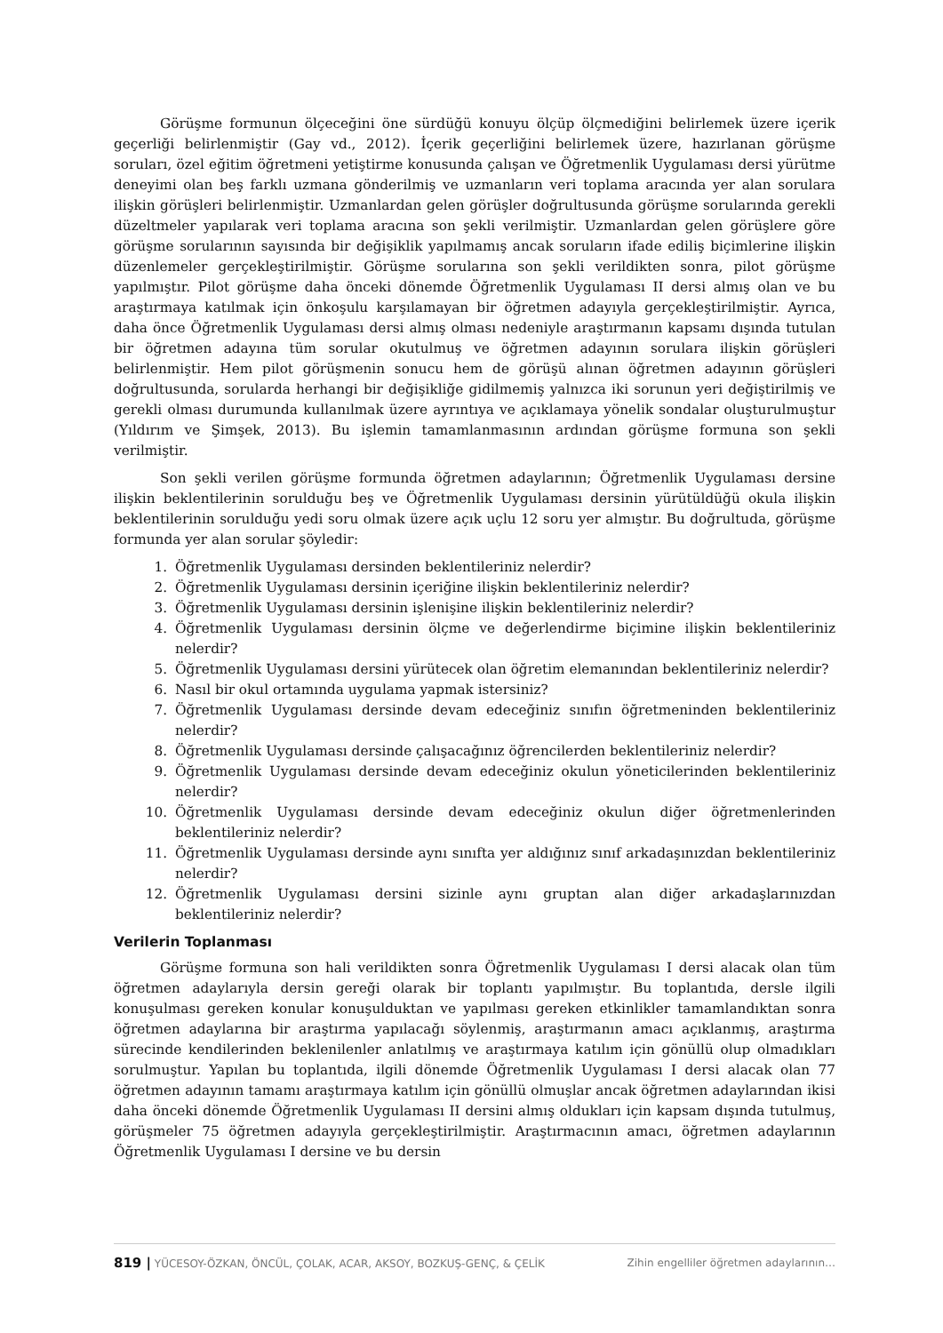Görüşme formunun ölçeceğini öne sürdüğü konuyu ölçüp ölçmediğini belirlemek üzere içerik geçerliği belirlenmiştir (Gay vd., 2012). İçerik geçerliğini belirlemek üzere, hazırlanan görüşme soruları, özel eğitim öğretmeni yetiştirme konusunda çalışan ve Öğretmenlik Uygulaması dersi yürütme deneyimi olan beş farklı uzmana gönderilmiş ve uzmanların veri toplama aracında yer alan sorulara ilişkin görüşleri belirlenmiştir. Uzmanlardan gelen görüşler doğrultusunda görüşme sorularında gerekli düzeltmeler yapılarak veri toplama aracına son şekli verilmiştir. Uzmanlardan gelen görüşlere göre görüşme sorularının sayısında bir değişiklik yapılmamış ancak soruların ifade ediliş biçimlerine ilişkin düzenlemeler gerçekleştirilmiştir. Görüşme sorularına son şekli verildikten sonra, pilot görüşme yapılmıştır. Pilot görüşme daha önceki dönemde Öğretmenlik Uygulaması II dersi almış olan ve bu araştırmaya katılmak için önkoşulu karşılamayan bir öğretmen adayıyla gerçekleştirilmiştir. Ayrıca, daha önce Öğretmenlik Uygulaması dersi almış olması nedeniyle araştırmanın kapsamı dışında tutulan bir öğretmen adayına tüm sorular okutulmuş ve öğretmen adayının sorulara ilişkin görüşleri belirlenmiştir. Hem pilot görüşmenin sonucu hem de görüşü alınan öğretmen adayının görüşleri doğrultusunda, sorularda herhangi bir değişikliğe gidilmemiş yalnızca iki sorunun yeri değiştirilmiş ve gerekli olması durumunda kullanılmak üzere ayrıntıya ve açıklamaya yönelik sondalar oluşturulmuştur (Yıldırım ve Şimşek, 2013). Bu işlemin tamamlanmasının ardından görüşme formuna son şekli verilmiştir.
Son şekli verilen görüşme formunda öğretmen adaylarının; Öğretmenlik Uygulaması dersine ilişkin beklentilerinin sorulduğu beş ve Öğretmenlik Uygulaması dersinin yürütüldüğü okula ilişkin beklentilerinin sorulduğu yedi soru olmak üzere açık uçlu 12 soru yer almıştır. Bu doğrultuda, görüşme formunda yer alan sorular şöyledir:
1. Öğretmenlik Uygulaması dersinden beklentileriniz nelerdir?
2. Öğretmenlik Uygulaması dersinin içeriğine ilişkin beklentileriniz nelerdir?
3. Öğretmenlik Uygulaması dersinin işlenişine ilişkin beklentileriniz nelerdir?
4. Öğretmenlik Uygulaması dersinin ölçme ve değerlendirme biçimine ilişkin beklentileriniz nelerdir?
5. Öğretmenlik Uygulaması dersini yürütecek olan öğretim elemanından beklentileriniz nelerdir?
6. Nasıl bir okul ortamında uygulama yapmak istersiniz?
7. Öğretmenlik Uygulaması dersinde devam edeceğiniz sınıfın öğretmeninden beklentileriniz nelerdir?
8. Öğretmenlik Uygulaması dersinde çalışacağınız öğrencilerden beklentileriniz nelerdir?
9. Öğretmenlik Uygulaması dersinde devam edeceğiniz okulun yöneticilerinden beklentileriniz nelerdir?
10. Öğretmenlik Uygulaması dersinde devam edeceğiniz okulun diğer öğretmenlerinden beklentileriniz nelerdir?
11. Öğretmenlik Uygulaması dersinde aynı sınıfta yer aldığınız sınıf arkadaşınızdan beklentileriniz nelerdir?
12. Öğretmenlik Uygulaması dersini sizinle aynı gruptan alan diğer arkadaşlarınızdan beklentileriniz nelerdir?
Verilerin Toplanması
Görüşme formuna son hali verildikten sonra Öğretmenlik Uygulaması I dersi alacak olan tüm öğretmen adaylarıyla dersin gereği olarak bir toplantı yapılmıştır. Bu toplantıda, dersle ilgili konuşulması gereken konular konuşulduktan ve yapılması gereken etkinlikler tamamlandıktan sonra öğretmen adaylarına bir araştırma yapılacağı söylenmiş, araştırmanın amacı açıklanmış, araştırma sürecinde kendilerinden beklenilenler anlatılmış ve araştırmaya katılım için gönüllü olup olmadıkları sorulmuştur. Yapılan bu toplantıda, ilgili dönemde Öğretmenlik Uygulaması I dersi alacak olan 77 öğretmen adayının tamamı araştırmaya katılım için gönüllü olmuşlar ancak öğretmen adaylarından ikisi daha önceki dönemde Öğretmenlik Uygulaması II dersini almış oldukları için kapsam dışında tutulmuş, görüşmeler 75 öğretmen adayıyla gerçekleştirilmiştir. Araştırmacının amacı, öğretmen adaylarının Öğretmenlik Uygulaması I dersine ve bu dersin
819 | YÜCESOY-ÖZKAN, ÖNCÜL, ÇOLAK, ACAR, AKSOY, BOZKUŞ-GENÇ, & ÇELİK Zihin engelliler öğretmen adaylarının…